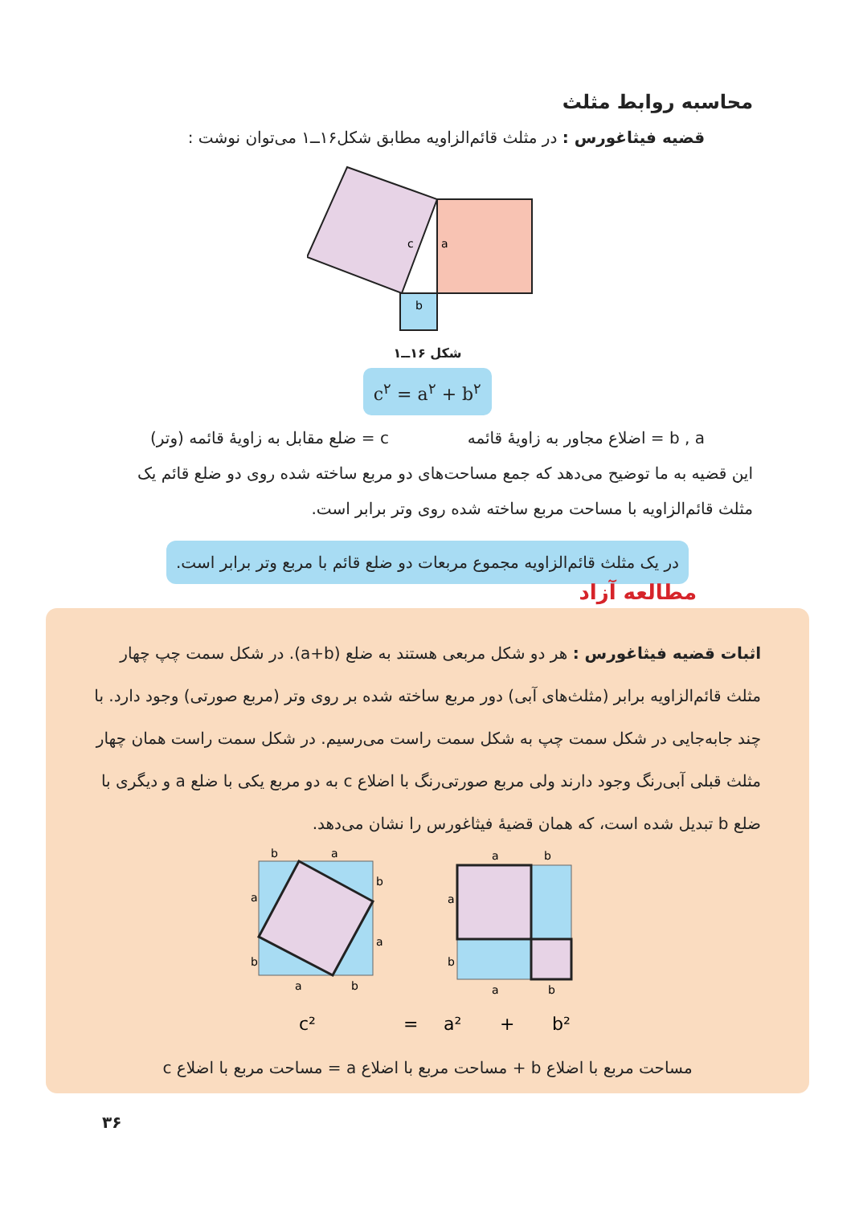محاسبه روابط مثلث
قضیه فیثاغورس : در مثلث قائم‌الزاویه مطابق شکل۱۶ــ۱ می‌توان نوشت :
c
a
b
شکل ۱۶ــ۱
c<sup>۲</sup> = a<sup>۲</sup> + b<sup>۲</sup>
b , a = اضلاع مجاور به زاویهٔ قائمه c = ضلع مقابل به زاویهٔ قائمه (وتر)
این قضیه به ما توضیح می‌دهد که جمع مساحت‌های دو مربع ساخته شده روی دو ضلع قائم یک مثلث قائم‌الزاویه با مساحت مربع ساخته شده روی وتر برابر است.
در یک مثلث قائم‌الزاویه مجموع مربعات دو ضلع قائم با مربع وتر برابر است.
مطالعه آزاد
اثبات قضیه فیثاغورس : هر دو شکل مربعی هستند به ضلع (a+b). در شکل سمت چپ چهار مثلث قائم‌الزاویه برابر (مثلث‌های آبی) دور مربع ساخته شده بر روی وتر (مربع صورتی) وجود دارد. با چند جابه‌جایی در شکل سمت چپ به شکل سمت راست می‌رسیم. در شکل سمت راست همان چهار مثلث قبلی آبی‌رنگ وجود دارند ولی مربع صورتی‌رنگ با اضلاع c به دو مربع یکی با ضلع a و دیگری با ضلع b تبدیل شده است، که همان قضیهٔ فیثاغورس را نشان می‌دهد.
b
a
a
b
a
b
b
a
a
b
a
b
a
b
c²
=
a²
+
b²
مساحت مربع با اضلاع b + مساحت مربع با اضلاع a = مساحت مربع با اضلاع c
۳۶